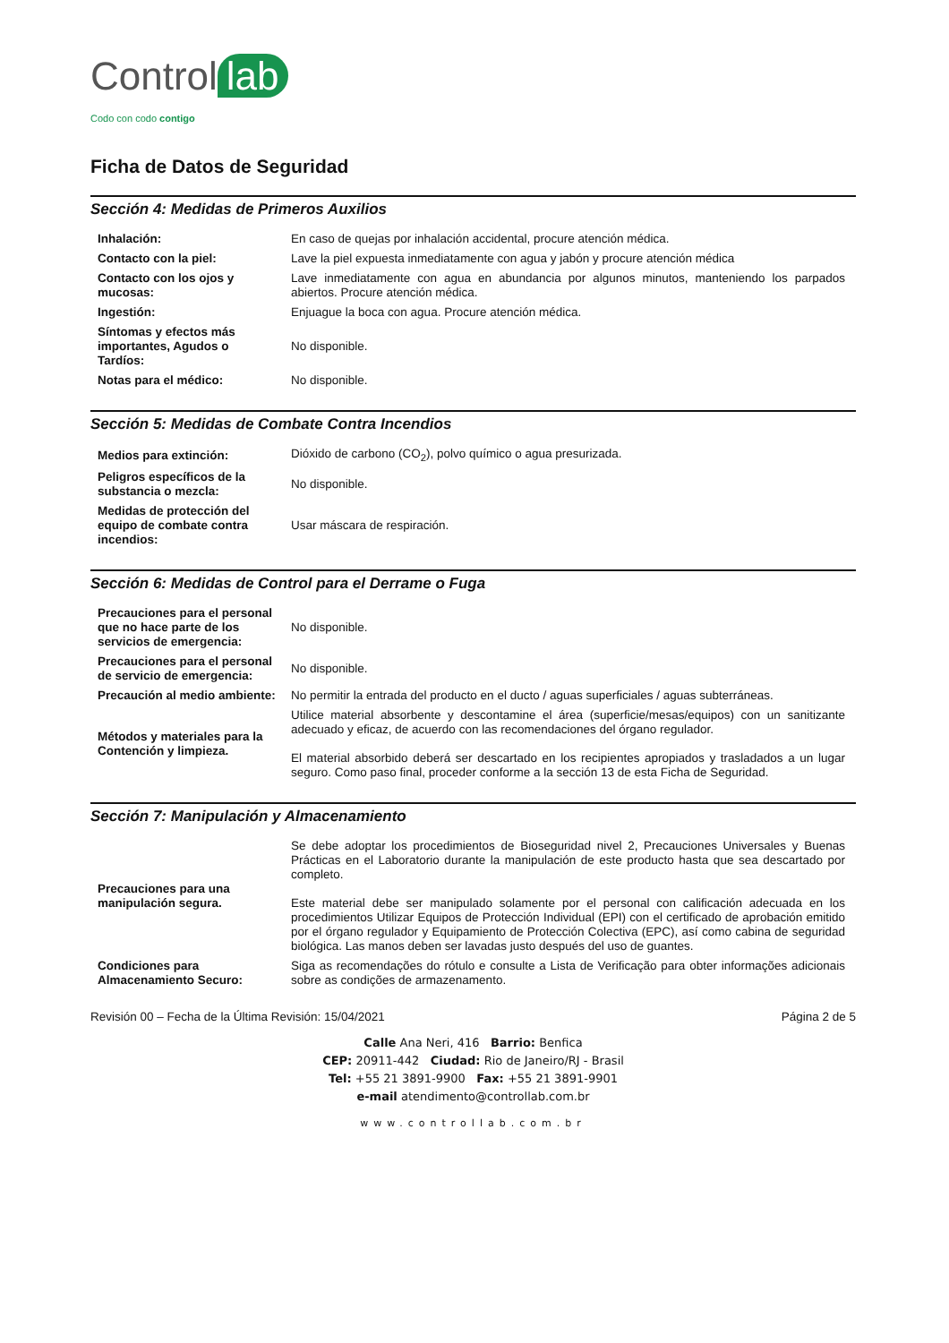Control lab
Codo con codo contigo
Ficha de Datos de Seguridad
Sección 4: Medidas de Primeros Auxilios
| Inhalación: | En caso de quejas por inhalación accidental, procure atención médica. |
| Contacto con la piel: | Lave la piel expuesta inmediatamente con agua y jabón y procure atención médica |
| Contacto con los ojos y mucosas: | Lave inmediatamente con agua en abundancia por algunos minutos, manteniendo los parpados abiertos. Procure atención médica. |
| Ingestión: | Enjuague la boca con agua. Procure atención médica. |
| Síntomas y efectos más importantes, Agudos o Tardíos: | No disponible. |
| Notas para el médico: | No disponible. |
Sección 5: Medidas de Combate Contra Incendios
| Medios para extinción: | Dióxido de carbono (CO<sub>2</sub>), polvo químico o agua presurizada. |
| Peligros específicos de la substancia o mezcla: | No disponible. |
| Medidas de protección del equipo de combate contra incendios: | Usar máscara de respiración. |
Sección 6: Medidas de Control para el Derrame o Fuga
| Precauciones para el personal que no hace parte de los servicios de emergencia: | No disponible. |
| Precauciones para el personal de servicio de emergencia: | No disponible. |
| Precaución al medio ambiente: | No permitir la entrada del producto en el ducto / aguas superficiales / aguas subterráneas. |
| Métodos y materiales para la Contención y limpieza. | Utilice material absorbente y descontamine el área (superficie/mesas/equipos) con un sanitizante adecuado y eficaz, de acuerdo con las recomendaciones del órgano regulador. El material absorbido deberá ser descartado en los recipientes apropiados y trasladados a un lugar seguro. Como paso final, proceder conforme a la sección 13 de esta Ficha de Seguridad. |
Sección 7: Manipulación y Almacenamiento
| Precauciones para una manipulación segura. | Se debe adoptar los procedimientos de Bioseguridad nivel 2, Precauciones Universales y Buenas Prácticas en el Laboratorio durante la manipulación de este producto hasta que sea descartado por completo. Este material debe ser manipulado solamente por el personal con calificación adecuada en los procedimientos Utilizar Equipos de Protección Individual (EPI) con el certificado de aprobación emitido por el órgano regulador y Equipamiento de Protección Colectiva (EPC), así como cabina de seguridad biológica. Las manos deben ser lavadas justo después del uso de guantes. |
| Condiciones para Almacenamiento Securo: | Siga as recomendações do rótulo e consulte a Lista de Verificação para obter informações adicionais sobre as condições de armazenamento. |
Revisión 00 – Fecha de la Última Revisión: 15/04/2021 Página 2 de 5
Calle Ana Neri, 416 Barrio: Benfica
CEP: 20911-442 Ciudad: Rio de Janeiro/RJ - Brasil
Tel: +55 21 3891-9900 Fax: +55 21 3891-9901
e-mail atendimento@controllab.com.br
www.controllab.com.br